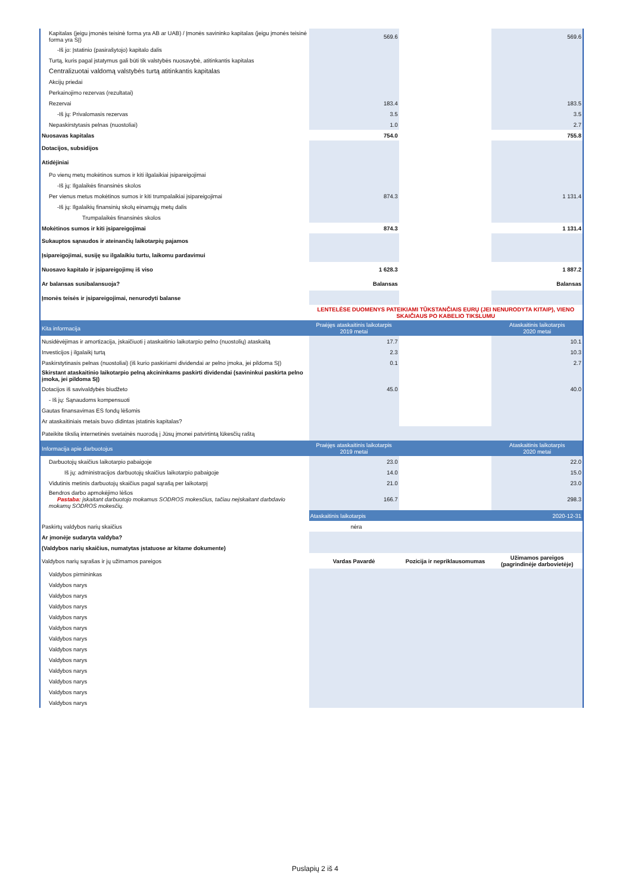| Kapitalas (jeigu įmonės teisinė forma yra AB ar UAB) / Įmonės savininko kapitalas (jeigu įmonės teisinė forma yra SĮ) | 569.6 | | 569.6 |
| -Iš jo: Įstatinio (pasirašytojo) kapitalo dalis | | | |
| Turtą, kuris pagal įstatymus gali būti tik valstybės nuosavybė, atitinkantis kapitalas | | | |
| Centralizuotai valdomą valstybės turtą atitinkantis kapitalas | | | |
| Akcijų priedai | | | |
| Perkainojimo rezervas (rezultatai) | | | |
| Rezervai | 183.4 | | 183.5 |
| -Iš jų: Privalomasis rezervas | 3.5 | | 3.5 |
| Nepaskirstytasis pelnas (nuostoliai) | 1.0 | | 2.7 |
| Nuosavas kapitalas | 754.0 | | 755.8 |
| Dotacijos, subsidijos | | | |
| Atidėjiniai | | | |
| Po vienų metų mokėtinos sumos ir kiti ilgalaikiai įsipareigojimai | | | |
| -Iš jų: Ilgalaikės finansinės skolos | | | |
| Per vienus metus mokėtinos sumos ir kiti trumpalaikiai įsipareigojimai | 874.3 | | 1 131.4 |
| -Iš jų: Ilgalaikių finansinių skolų einamųjų metų dalis | | | |
| Trumpalaikės finansinės skolos | | | |
| Mokėtinos sumos ir kiti įsipareigojimai | 874.3 | | 1 131.4 |
| Sukauptos sąnaudos ir ateinančių laikotarpių pajamos | | | |
| Įsipareigojimai, susiję su ilgalaikiu turtu, laikomu pardavimui | | | |
| Nuosavo kapitalo ir įsipareigojimų iš viso | 1 628.3 | | 1 887.2 |
| Ar balansas susibalansuoja? | Balansas | | Balansas |
| Įmonės teisės ir įsipareigojimai, nenurodyti balanse | | | |
| | LENTELĖSE DUOMENYS PATEIKIAMI TŪKSTANČIAIS EURŲ (JEI NENURODYTA KITAIP), VIENO SKAIČIAUS PO KABELIO TIKSLUMU | | |
| Kita informacija | Praėjęs ataskaitinis laikotarpis 2019 metai | | Ataskaitinis laikotarpis 2020 metai |
| Nusidėvėjimas ir amortizacija, įskaičiuoti į ataskaitinio laikotarpio pelno (nuostolių) ataskaitą | 17.7 | | 10.1 |
| Investicijos į ilgalaikį turtą | 2.3 | | 10.3 |
| Paskirstytinasis pelnas (nuostoliai) (iš kurio paskiriami dividendai ar pelno įmoka, jei pildoma SĮ) | 0.1 | | 2.7 |
| Skirstant ataskaitinio laikotarpio pelną akcininkams paskirti dividendai (savininkui paskirta pelno įmoka, jei pildoma SĮ) | | | |
| Dotacijos iš savivaldybės biudžeto | 45.0 | | 40.0 |
| - Iš jų: Sąnaudoms kompensuoti | | | |
| Gautas finansavimas ES fondų lėšomis | | | |
| Ar ataskaitiniais metais buvo didintas įstatinis kapitalas? | | | |
| Pateikite tikslią internetinės svetainės nuorodą į Jūsų įmonei patvirtintą lūkesčių raštą | | | |
| Informacija apie darbuotojus | Praėjęs ataskaitinis laikotarpis 2019 metai | | Ataskaitinis laikotarpis 2020 metai |
| Darbuotojų skaičius laikotarpio pabaigoje | 23.0 | | 22.0 |
| Iš jų: administracijos darbuotojų skaičius laikotarpio pabaigoje | 14.0 | | 15.0 |
| Vidutinis metinis darbuotojų skaičius pagal sąrašą per laikotarpį | 21.0 | | 23.0 |
| Bendros darbo apmokėjimo lėšos Pastaba: įskaitant darbuotojo mokamus SODROS mokesčius, tačiau neįskaitant darbdavio mokamų SODROS mokesčių. | 166.7 | | 298.3 |
| | Ataskaitinis laikotarpis | | 2020-12-31 |
| Paskirtų valdybos narių skaičius | nėra | | |
| Ar įmonėje sudaryta valdyba? | | | |
| (Valdybos narių skaičius, numatytas įstatuose ar kitame dokumente) | | | |
| Valdybos narių sąrašas ir jų užimamos pareigos | Vardas Pavardė | Pozicija ir nepriklausomumas | Užimamos pareigos (pagrindinėje darbovietėje) |
| Valdybos pirmininkas | | | |
| Valdybos narys | | | |
| Valdybos narys | | | |
| Valdybos narys | | | |
| Valdybos narys | | | |
| Valdybos narys | | | |
| Valdybos narys | | | |
| Valdybos narys | | | |
| Valdybos narys | | | |
| Valdybos narys | | | |
| Valdybos narys | | | |
| Valdybos narys | | | |
| Valdybos narys | | | |
Puslapių 2 iš 4